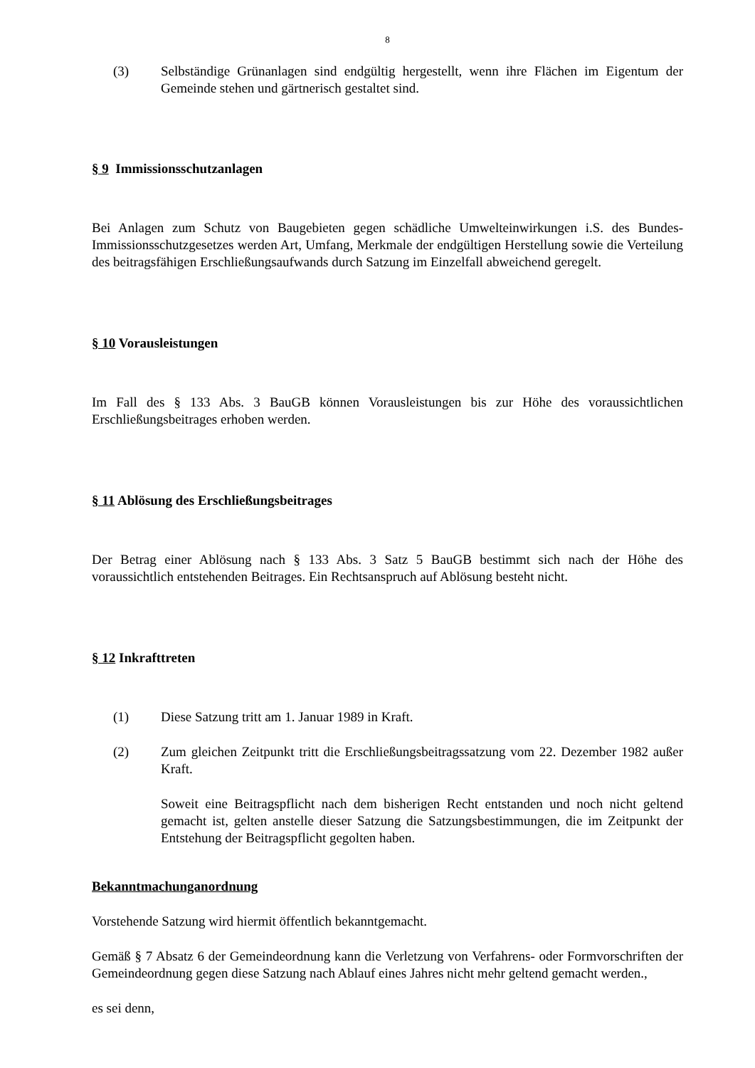8
(3) Selbständige Grünanlagen sind endgültig hergestellt, wenn ihre Flächen im Eigentum der Gemeinde stehen und gärtnerisch gestaltet sind.
§ 9 Immissionsschutzanlagen
Bei Anlagen zum Schutz von Baugebieten gegen schädliche Umwelteinwirkungen i.S. des Bundes-Immissionsschutzgesetzes werden Art, Umfang, Merkmale der endgültigen Herstellung sowie die Verteilung des beitragsfähigen Erschließungsaufwands durch Satzung im Einzelfall abweichend geregelt.
§ 10 Vorausleistungen
Im Fall des § 133 Abs. 3 BauGB können Vorausleistungen bis zur Höhe des voraussichtlichen Erschließungsbeitrages erhoben werden.
§ 11 Ablösung des Erschließungsbeitrages
Der Betrag einer Ablösung nach § 133 Abs. 3 Satz 5 BauGB bestimmt sich nach der Höhe des voraussichtlich entstehenden Beitrages. Ein Rechtsanspruch auf Ablösung besteht nicht.
§ 12 Inkrafttreten
(1) Diese Satzung tritt am 1. Januar 1989 in Kraft.
(2) Zum gleichen Zeitpunkt tritt die Erschließungsbeitragssatzung vom 22. Dezember 1982 außer Kraft.
Soweit eine Beitragspflicht nach dem bisherigen Recht entstanden und noch nicht geltend gemacht ist, gelten anstelle dieser Satzung die Satzungsbestimmungen, die im Zeitpunkt der Entstehung der Beitragspflicht gegolten haben.
Bekanntmachunganordnung
Vorstehende Satzung wird hiermit öffentlich bekanntgemacht.
Gemäß § 7 Absatz 6 der Gemeindeordnung kann die Verletzung von Verfahrens- oder Formvorschriften der Gemeindeordnung gegen diese Satzung nach Ablauf eines Jahres nicht mehr geltend gemacht werden.,
es sei denn,